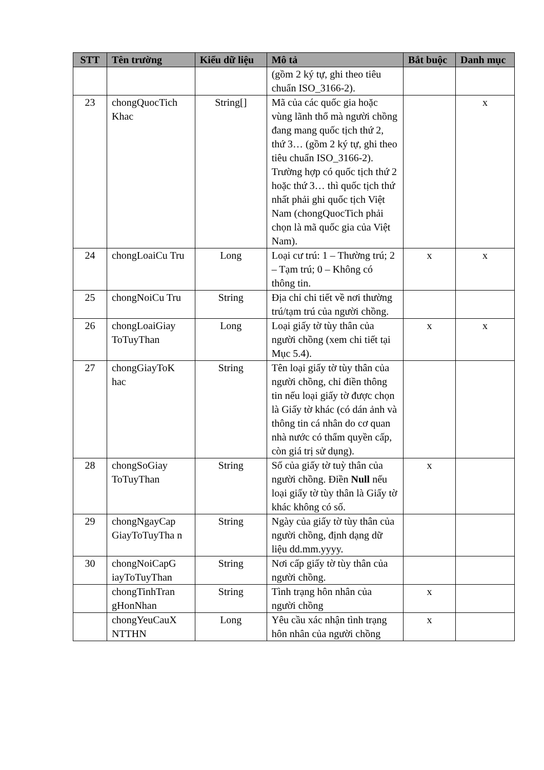| STT | Tên trường | Kiểu dữ liệu | Mô tả | Bắt buộc | Danh mục |
| --- | --- | --- | --- | --- | --- |
| | | | (gồm 2 ký tự, ghi theo tiêu chuẩn ISO_3166-2). | | |
| 23 | chongQuocTich Khac | String[] | Mã của các quốc gia hoặc vùng lãnh thổ mà người chồng đang mang quốc tịch thứ 2, thứ 3… (gồm 2 ký tự, ghi theo tiêu chuẩn ISO_3166-2). Trường hợp có quốc tịch thứ 2 hoặc thứ 3… thì quốc tịch thứ nhất phải ghi quốc tịch Việt Nam (chongQuocTich phải chọn là mã quốc gia của Việt Nam). | | x |
| 24 | chongLoaiCu Tru | Long | Loại cư trú: 1 – Thường trú; 2 – Tạm trú; 0 – Không có thông tin. | x | x |
| 25 | chongNoiCu Tru | String | Địa chỉ chi tiết về nơi thường trú/tạm trú của người chồng. | | |
| 26 | chongLoaiGiay ToTuyThan | Long | Loại giấy tờ tùy thân của người chồng (xem chi tiết tại Mục 5.4). | x | x |
| 27 | chongGiayToK hac | String | Tên loại giấy tờ tùy thân của người chồng, chỉ điền thông tin nếu loại giấy tờ được chọn là Giấy tờ khác (có dán ảnh và thông tin cá nhân do cơ quan nhà nước có thẩm quyền cấp, còn giá trị sử dụng). | | |
| 28 | chongSoGiay ToTuyThan | String | Số của giấy tờ tuỳ thân của người chồng. Điền Null nếu loại giấy tờ tùy thân là Giấy tờ khác không có số. | x | |
| 29 | chongNgayCap GiayToTuyTha n | String | Ngày của giấy tờ tùy thân của người chồng, định dạng dữ liệu dd.mm.yyyy. | | |
| 30 | chongNoiCapG iayToTuyThan | String | Nơi cấp giấy tờ tùy thân của người chồng. | | |
| | chongTinhTran gHonNhan | String | Tình trạng hôn nhân của người chồng | x | |
| | chongYeuCauX NTTHN | Long | Yêu cầu xác nhận tình trạng hôn nhân của người chồng | x | |